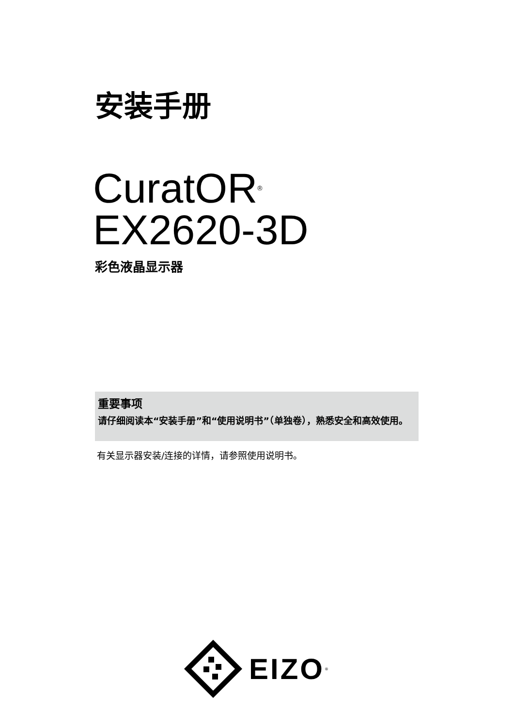安装手册
CuratOR<sup>®</sup>
EX2620-3D
彩色液晶显示器
重要事项
请仔细阅读本“安装手册”和“使用说明书”（单独卷），熟悉安全和高效使用。
有关显示器安装/连接的详情，请参照使用说明书。
EIZO<sup>®</sup>